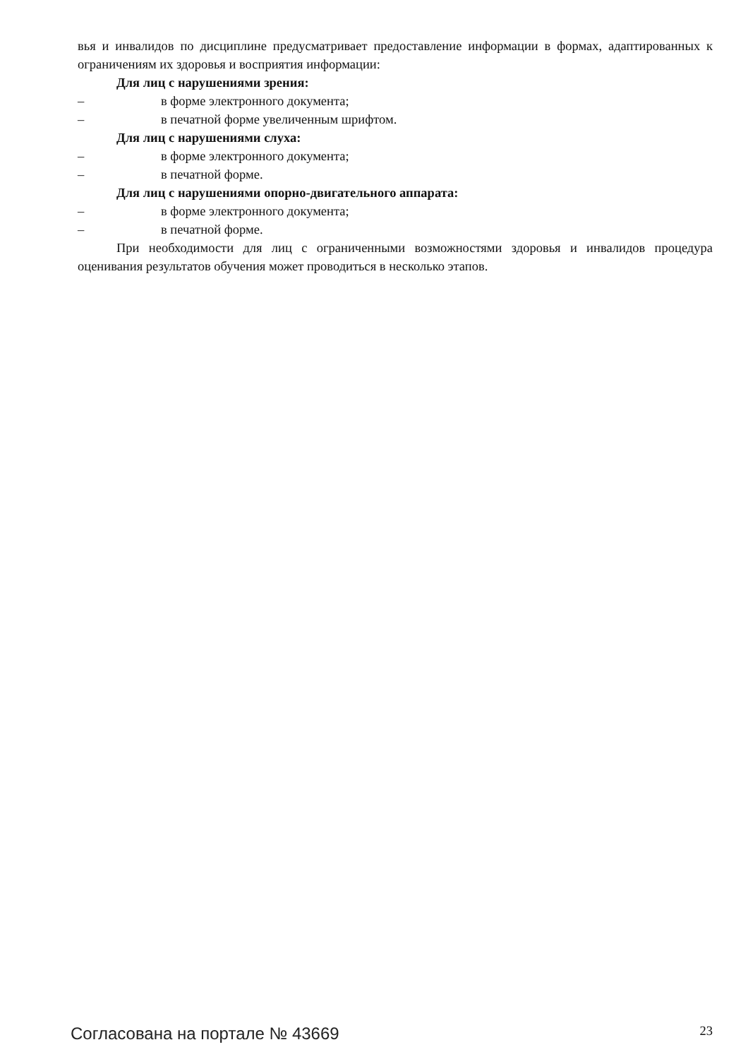вья и инвалидов по дисциплине предусматривает предоставление информации в формах, адаптированных к ограничениям их здоровья и восприятия информации:
Для лиц с нарушениями зрения:
– в форме электронного документа;
– в печатной форме увеличенным шрифтом.
Для лиц с нарушениями слуха:
– в форме электронного документа;
– в печатной форме.
Для лиц с нарушениями опорно-двигательного аппарата:
– в форме электронного документа;
– в печатной форме.
При необходимости для лиц с ограниченными возможностями здоровья и инвалидов процедура оценивания результатов обучения может проводиться в несколько этапов.
Согласована на портале № 43669 23